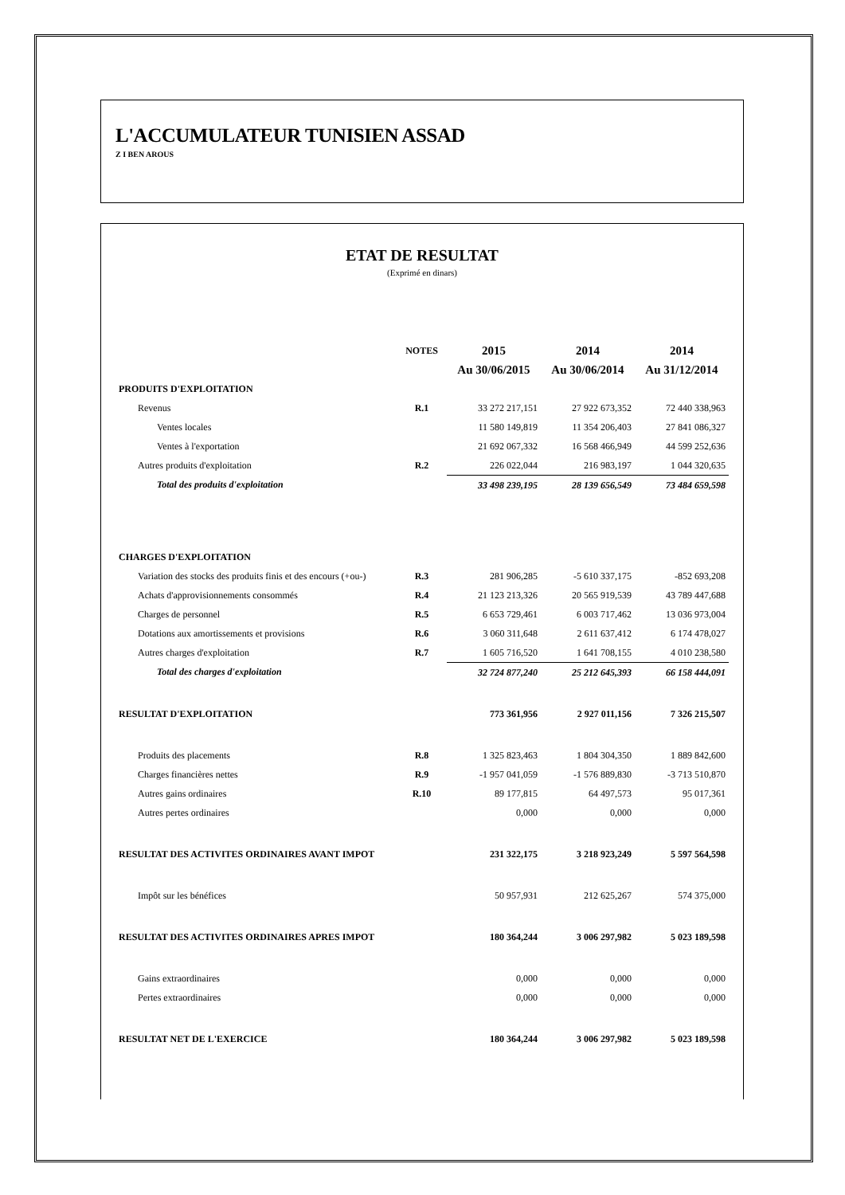L'ACCUMULATEUR TUNISIEN ASSAD
Z I BEN AROUS
ETAT DE RESULTAT
(Exprimé en dinars)
| | NOTES | 2015 | 2014 | 2014 |
| --- | --- | --- | --- | --- |
| | | Au 30/06/2015 | Au 30/06/2014 | Au 31/12/2014 |
| PRODUITS D'EXPLOITATION | | | | |
| Revenus | R.1 | 33 272 217,151 | 27 922 673,352 | 72 440 338,963 |
| Ventes locales | | 11 580 149,819 | 11 354 206,403 | 27 841 086,327 |
| Ventes à l'exportation | | 21 692 067,332 | 16 568 466,949 | 44 599 252,636 |
| Autres produits d'exploitation | R.2 | 226 022,044 | 216 983,197 | 1 044 320,635 |
| Total des produits d'exploitation | | 33 498 239,195 | 28 139 656,549 | 73 484 659,598 |
| CHARGES D'EXPLOITATION | | | | |
| Variation des stocks des produits finis et des encours (+ou-) | R.3 | 281 906,285 | -5 610 337,175 | -852 693,208 |
| Achats d'approvisionnements consommés | R.4 | 21 123 213,326 | 20 565 919,539 | 43 789 447,688 |
| Charges de personnel | R.5 | 6 653 729,461 | 6 003 717,462 | 13 036 973,004 |
| Dotations aux amortissements et provisions | R.6 | 3 060 311,648 | 2 611 637,412 | 6 174 478,027 |
| Autres charges d'exploitation | R.7 | 1 605 716,520 | 1 641 708,155 | 4 010 238,580 |
| Total des charges d'exploitation | | 32 724 877,240 | 25 212 645,393 | 66 158 444,091 |
| RESULTAT D'EXPLOITATION | | 773 361,956 | 2 927 011,156 | 7 326 215,507 |
| Produits des placements | R.8 | 1 325 823,463 | 1 804 304,350 | 1 889 842,600 |
| Charges financières nettes | R.9 | -1 957 041,059 | -1 576 889,830 | -3 713 510,870 |
| Autres gains ordinaires | R.10 | 89 177,815 | 64 497,573 | 95 017,361 |
| Autres pertes ordinaires | | 0,000 | 0,000 | 0,000 |
| RESULTAT DES ACTIVITES ORDINAIRES AVANT IMPOT | | 231 322,175 | 3 218 923,249 | 5 597 564,598 |
| Impôt sur les bénéfices | | 50 957,931 | 212 625,267 | 574 375,000 |
| RESULTAT DES ACTIVITES ORDINAIRES APRES IMPOT | | 180 364,244 | 3 006 297,982 | 5 023 189,598 |
| Gains extraordinaires | | 0,000 | 0,000 | 0,000 |
| Pertes extraordinaires | | 0,000 | 0,000 | 0,000 |
| RESULTAT NET DE L'EXERCICE | | 180 364,244 | 3 006 297,982 | 5 023 189,598 |